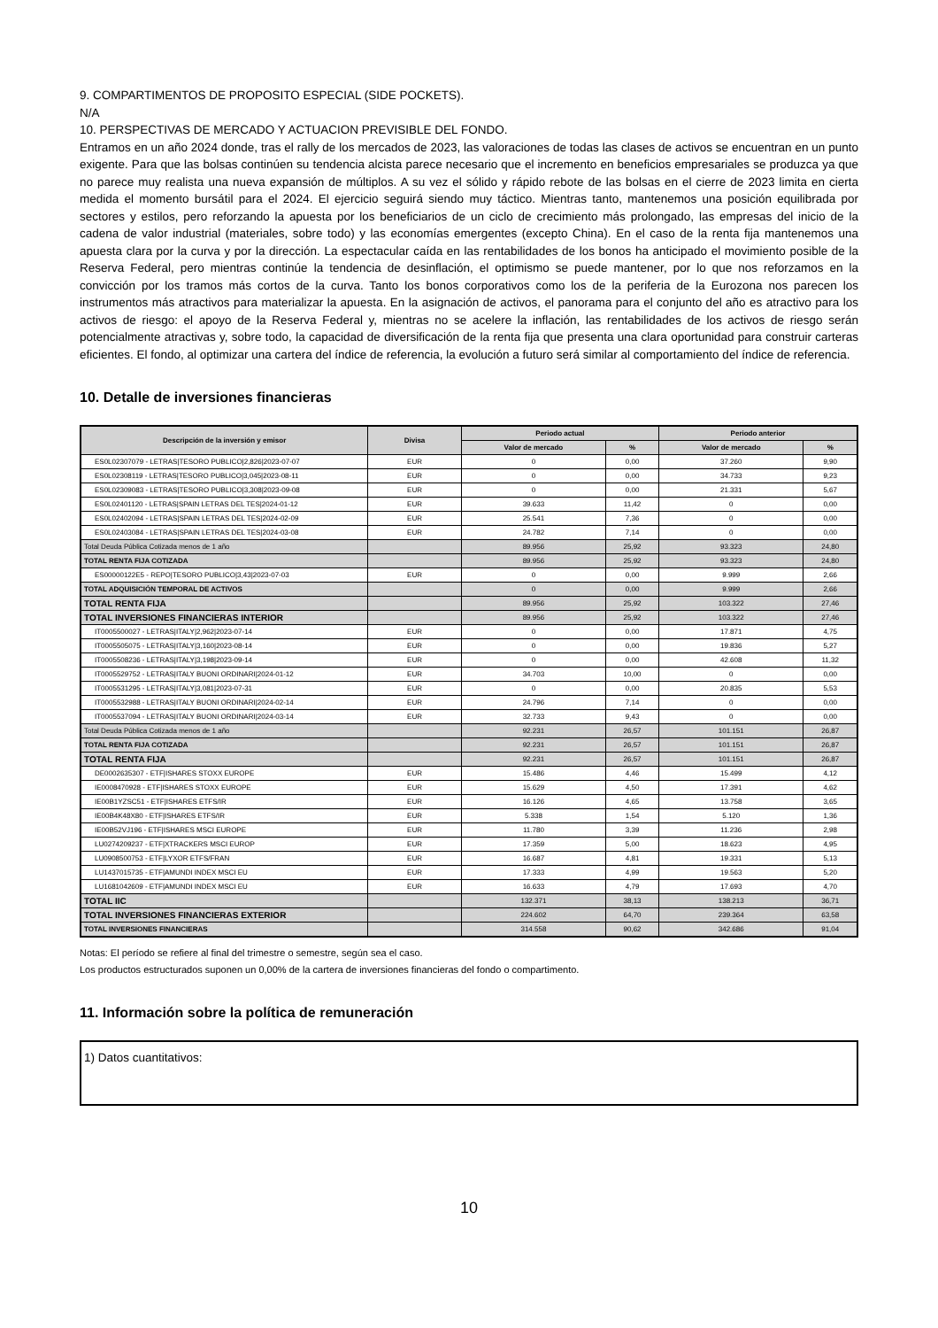9. COMPARTIMENTOS DE PROPOSITO ESPECIAL (SIDE POCKETS).
N/A
10. PERSPECTIVAS DE MERCADO Y ACTUACION PREVISIBLE DEL FONDO.
Entramos en un año 2024 donde, tras el rally de los mercados de 2023, las valoraciones de todas las clases de activos se encuentran en un punto exigente. Para que las bolsas continúen su tendencia alcista parece necesario que el incremento en beneficios empresariales se produzca ya que no parece muy realista una nueva expansión de múltiplos. A su vez el sólido y rápido rebote de las bolsas en el cierre de 2023 limita en cierta medida el momento bursátil para el 2024. El ejercicio seguirá siendo muy táctico. Mientras tanto, mantenemos una posición equilibrada por sectores y estilos, pero reforzando la apuesta por los beneficiarios de un ciclo de crecimiento más prolongado, las empresas del inicio de la cadena de valor industrial (materiales, sobre todo) y las economías emergentes (excepto China). En el caso de la renta fija mantenemos una apuesta clara por la curva y por la dirección. La espectacular caída en las rentabilidades de los bonos ha anticipado el movimiento posible de la Reserva Federal, pero mientras continúe la tendencia de desinflación, el optimismo se puede mantener, por lo que nos reforzamos en la convicción por los tramos más cortos de la curva. Tanto los bonos corporativos como los de la periferia de la Eurozona nos parecen los instrumentos más atractivos para materializar la apuesta. En la asignación de activos, el panorama para el conjunto del año es atractivo para los activos de riesgo: el apoyo de la Reserva Federal y, mientras no se acelere la inflación, las rentabilidades de los activos de riesgo serán potencialmente atractivas y, sobre todo, la capacidad de diversificación de la renta fija que presenta una clara oportunidad para construir carteras eficientes. El fondo, al optimizar una cartera del índice de referencia, la evolución a futuro será similar al comportamiento del índice de referencia.
10. Detalle de inversiones financieras
| Descripción de la inversión y emisor | Divisa | Periodo actual | | Periodo anterior | |
| --- | --- | --- | --- | --- | --- |
| | | Valor de mercado | % | Valor de mercado | % |
| ES0L02307079 - LETRAS/TESORO PUBLICO/2,826/2023-07-07 | EUR | 0 | 0,00 | 37.260 | 9,90 |
| ES0L02308119 - LETRAS/TESORO PUBLICO/3,045/2023-08-11 | EUR | 0 | 0,00 | 34.733 | 9,23 |
| ES0L02309083 - LETRAS/TESORO PUBLICO/3,308/2023-09-08 | EUR | 0 | 0,00 | 21.331 | 5,67 |
| ES0L02401120 - LETRAS/SPAIN LETRAS DEL TES/2024-01-12 | EUR | 39.633 | 11,42 | 0 | 0,00 |
| ES0L02402094 - LETRAS/SPAIN LETRAS DEL TES/2024-02-09 | EUR | 25.541 | 7,36 | 0 | 0,00 |
| ES0L02403084 - LETRAS/SPAIN LETRAS DEL TES/2024-03-08 | EUR | 24.782 | 7,14 | 0 | 0,00 |
| Total Deuda Pública Cotizada menos de 1 año | | 89.956 | 25,92 | 93.323 | 24,80 |
| TOTAL RENTA FIJA COTIZADA | | 89.956 | 25,92 | 93.323 | 24,80 |
| ES00000122E5 - REPO/TESORO PUBLICO/3,43/2023-07-03 | EUR | 0 | 0,00 | 9.999 | 2,66 |
| TOTAL ADQUISICIÓN TEMPORAL DE ACTIVOS | | 0 | 0,00 | 9.999 | 2,66 |
| TOTAL RENTA FIJA | | 89.956 | 25,92 | 103.322 | 27,46 |
| TOTAL INVERSIONES FINANCIERAS INTERIOR | | 89.956 | 25,92 | 103.322 | 27,46 |
| IT0005500027 - LETRAS/ITALY/2,962/2023-07-14 | EUR | 0 | 0,00 | 17.871 | 4,75 |
| IT0005505075 - LETRAS/ITALY/3,160/2023-08-14 | EUR | 0 | 0,00 | 19.836 | 5,27 |
| IT0005508236 - LETRAS/ITALY/3,198/2023-09-14 | EUR | 0 | 0,00 | 42.608 | 11,32 |
| IT0005529752 - LETRAS/ITALY BUONI ORDINARI/2024-01-12 | EUR | 34.703 | 10,00 | 0 | 0,00 |
| IT0005531295 - LETRAS/ITALY/3,081/2023-07-31 | EUR | 0 | 0,00 | 20.835 | 5,53 |
| IT0005532988 - LETRAS/ITALY BUONI ORDINARI/2024-02-14 | EUR | 24.796 | 7,14 | 0 | 0,00 |
| IT0005537094 - LETRAS/ITALY BUONI ORDINARI/2024-03-14 | EUR | 32.733 | 9,43 | 0 | 0,00 |
| Total Deuda Pública Cotizada menos de 1 año | | 92.231 | 26,57 | 101.151 | 26,87 |
| TOTAL RENTA FIJA COTIZADA | | 92.231 | 26,57 | 101.151 | 26,87 |
| TOTAL RENTA FIJA | | 92.231 | 26,57 | 101.151 | 26,87 |
| DE0002635307 - ETF/ISHARES STOXX EUROPE | EUR | 15.486 | 4,46 | 15.499 | 4,12 |
| IE0008470928 - ETF/ISHARES STOXX EUROPE | EUR | 15.629 | 4,50 | 17.391 | 4,62 |
| IE00B1YZSC51 - ETF/ISHARES ETFS/IR | EUR | 16.126 | 4,65 | 13.758 | 3,65 |
| IE00B4K48X80 - ETF/ISHARES ETFS/IR | EUR | 5.338 | 1,54 | 5.120 | 1,36 |
| IE00B52VJ196 - ETF/ISHARES MSCI EUROPE | EUR | 11.780 | 3,39 | 11.236 | 2,98 |
| LU0274209237 - ETF/XTRACKERS MSCI EUROP | EUR | 17.359 | 5,00 | 18.623 | 4,95 |
| LU0908500753 - ETF/LYXOR ETFS/FRAN | EUR | 16.687 | 4,81 | 19.331 | 5,13 |
| LU1437015735 - ETF/AMUNDI INDEX MSCI EU | EUR | 17.333 | 4,99 | 19.563 | 5,20 |
| LU1681042609 - ETF/AMUNDI INDEX MSCI EU | EUR | 16.633 | 4,79 | 17.693 | 4,70 |
| TOTAL IIC | | 132.371 | 38,13 | 138.213 | 36,71 |
| TOTAL INVERSIONES FINANCIERAS EXTERIOR | | 224.602 | 64,70 | 239.364 | 63,58 |
| TOTAL INVERSIONES FINANCIERAS | | 314.558 | 90,62 | 342.686 | 91,04 |
Notas: El período se refiere al final del trimestre o semestre, según sea el caso.
Los productos estructurados suponen un 0,00% de la cartera de inversiones financieras del fondo o compartimento.
11. Información sobre la política de remuneración
1) Datos cuantitativos:
10